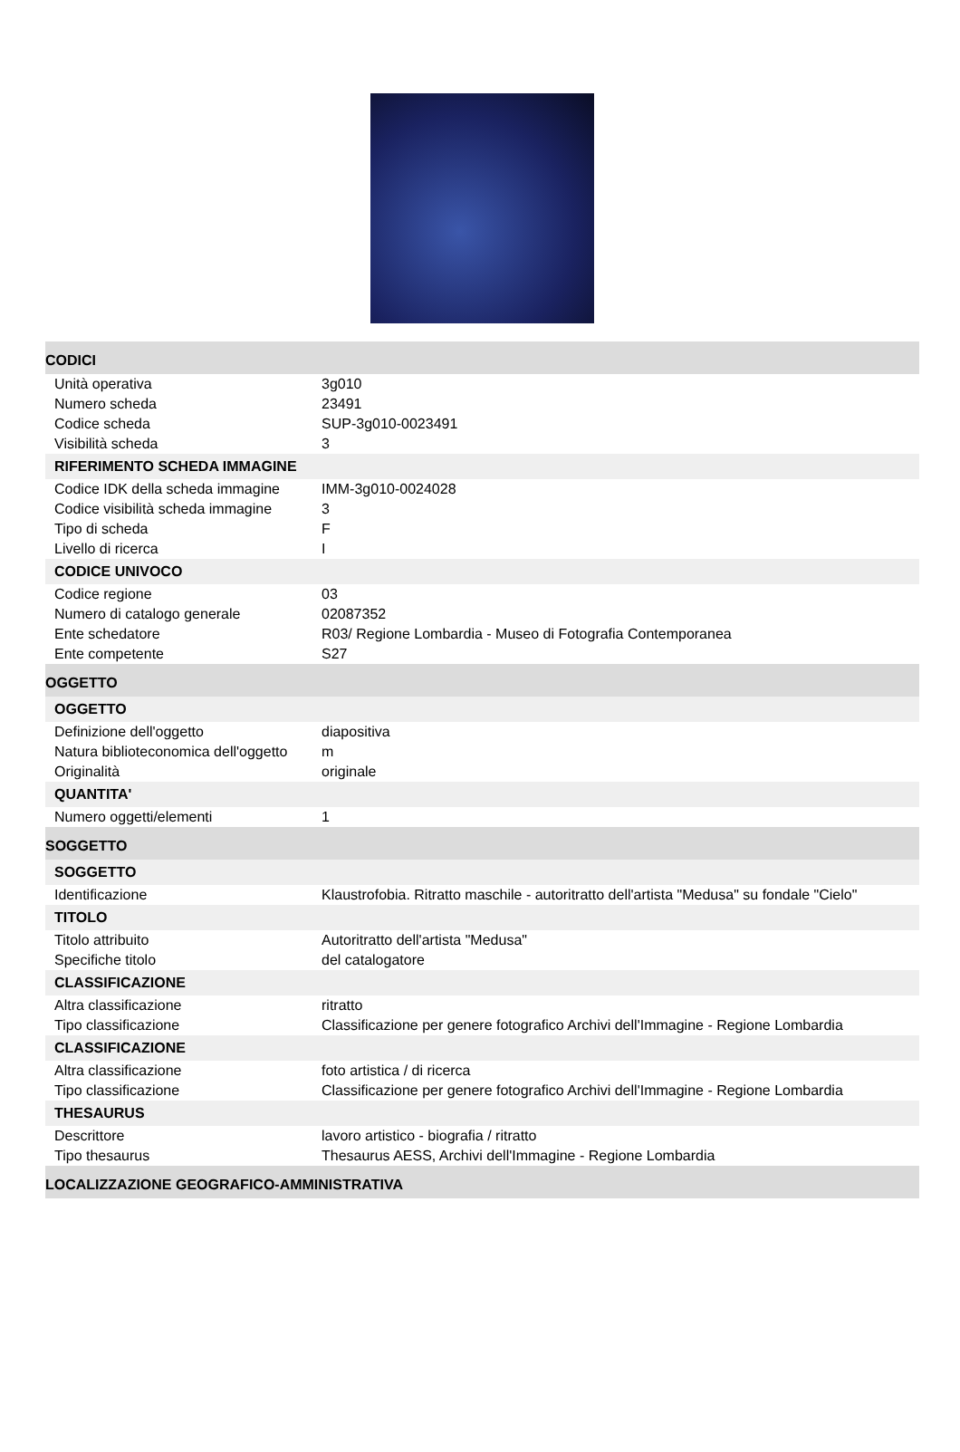| CODICI | |
| Unità operativa | 3g010 |
| Numero scheda | 23491 |
| Codice scheda | SUP-3g010-0023491 |
| Visibilità scheda | 3 |
| RIFERIMENTO SCHEDA IMMAGINE | |
| Codice IDK della scheda immagine | IMM-3g010-0024028 |
| Codice visibilità scheda immagine | 3 |
| Tipo di scheda | F |
| Livello di ricerca | I |
| CODICE UNIVOCO | |
| Codice regione | 03 |
| Numero di catalogo generale | 02087352 |
| Ente schedatore | R03/ Regione Lombardia - Museo di Fotografia Contemporanea |
| Ente competente | S27 |
| OGGETTO | |
| OGGETTO | |
| Definizione dell'oggetto | diapositiva |
| Natura biblioteconomica dell'oggetto | m |
| Originalità | originale |
| QUANTITA' | |
| Numero oggetti/elementi | 1 |
| SOGGETTO | |
| SOGGETTO | |
| Identificazione | Klaustrofobia. Ritratto maschile - autoritratto dell'artista "Medusa" su fondale "Cielo" |
| TITOLO | |
| Titolo attribuito | Autoritratto dell'artista "Medusa" |
| Specifiche titolo | del catalogatore |
| CLASSIFICAZIONE | |
| Altra classificazione | ritratto |
| Tipo classificazione | Classificazione per genere fotografico Archivi dell'Immagine - Regione Lombardia |
| CLASSIFICAZIONE | |
| Altra classificazione | foto artistica / di ricerca |
| Tipo classificazione | Classificazione per genere fotografico Archivi dell'Immagine - Regione Lombardia |
| THESAURUS | |
| Descrittore | lavoro artistico - biografia / ritratto |
| Tipo thesaurus | Thesaurus AESS, Archivi dell'Immagine - Regione Lombardia |
| LOCALIZZAZIONE GEOGRAFICO-AMMINISTRATIVA | |